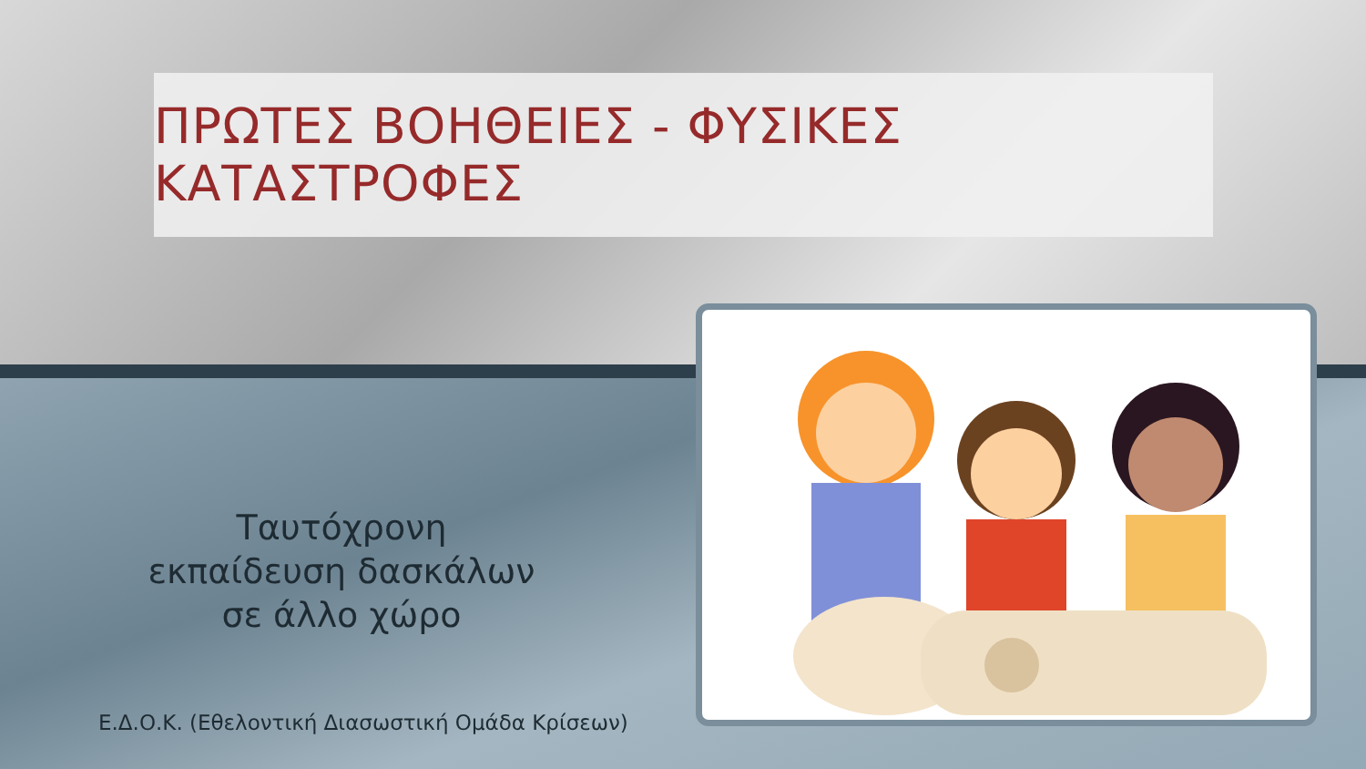ΠΡΩΤΕΣ ΒΟΗΘΕΙΕΣ - ΦΥΣΙΚΕΣ ΚΑΤΑΣΤΡΟΦΕΣ
Ταυτόχρονη εκπαίδευση δασκάλων σε άλλο χώρο
Ε.Δ.Ο.Κ. (Εθελοντική Διασωστική Ομάδα Κρίσεων)